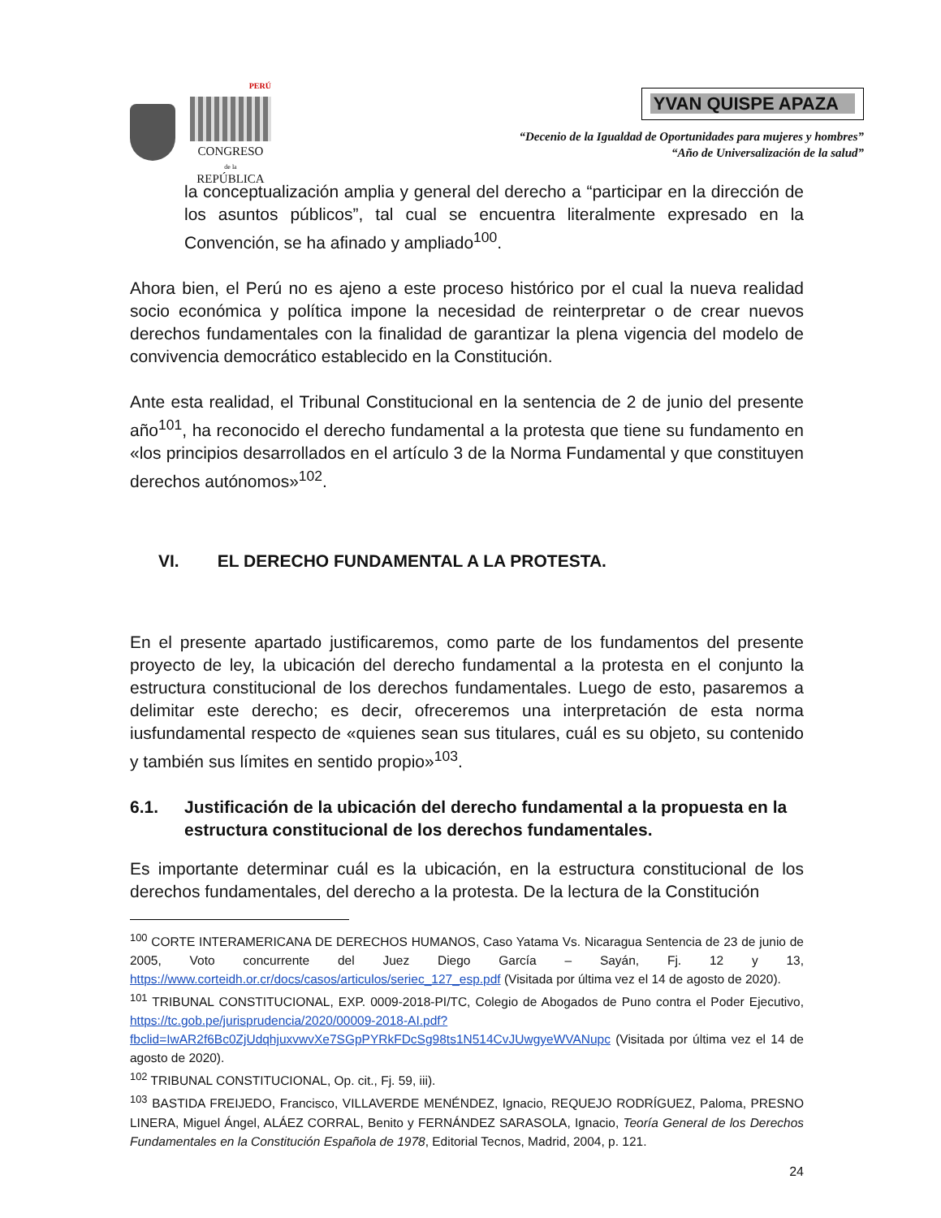PERÚ
CONGRESO
de la
REPÚBLICA
YVAN QUISPE APAZA
“Decenio de la Igualdad de Oportunidades para mujeres y hombres”
“Año de Universalización de la salud”
la conceptualización amplia y general del derecho a “participar en la dirección de los asuntos públicos”, tal cual se encuentra literalmente expresado en la Convención, se ha afinado y ampliado<sup>100</sup>.
Ahora bien, el Perú no es ajeno a este proceso histórico por el cual la nueva realidad socio económica y política impone la necesidad de reinterpretar o de crear nuevos derechos fundamentales con la finalidad de garantizar la plena vigencia del modelo de convivencia democrático establecido en la Constitución.
Ante esta realidad, el Tribunal Constitucional en la sentencia de 2 de junio del presente año<sup>101</sup>, ha reconocido el derecho fundamental a la protesta que tiene su fundamento en «los principios desarrollados en el artículo 3 de la Norma Fundamental y que constituyen derechos autónomos»<sup>102</sup>.
VI. EL DERECHO FUNDAMENTAL A LA PROTESTA.
En el presente apartado justificaremos, como parte de los fundamentos del presente proyecto de ley, la ubicación del derecho fundamental a la protesta en el conjunto la estructura constitucional de los derechos fundamentales. Luego de esto, pasaremos a delimitar este derecho; es decir, ofreceremos una interpretación de esta norma iusfundamental respecto de «quienes sean sus titulares, cuál es su objeto, su contenido y también sus límites en sentido propio»<sup>103</sup>.
6.1. Justificación de la ubicación del derecho fundamental a la propuesta en la estructura constitucional de los derechos fundamentales.
Es importante determinar cuál es la ubicación, en la estructura constitucional de los derechos fundamentales, del derecho a la protesta. De la lectura de la Constitución
<sup>100</sup> CORTE INTERAMERICANA DE DERECHOS HUMANOS, Caso Yatama Vs. Nicaragua Sentencia de 23 de junio de 2005, Voto concurrente del Juez Diego García – Sayán, Fj. 12 y 13, https://www.corteidh.or.cr/docs/casos/articulos/seriec_127_esp.pdf (Visitada por última vez el 14 de agosto de 2020).
<sup>101</sup> TRIBUNAL CONSTITUCIONAL, EXP. 0009-2018-PI/TC, Colegio de Abogados de Puno contra el Poder Ejecutivo, https://tc.gob.pe/jurisprudencia/2020/00009-2018-AI.pdf?fbclid=IwAR2f6Bc0ZjUdqhjuxvwvXe7SGpPYRkFDcSg98ts1N514CvJUwgyeWVANupc (Visitada por última vez el 14 de agosto de 2020).
<sup>102</sup> TRIBUNAL CONSTITUCIONAL, Op. cit., Fj. 59, iii).
<sup>103</sup> BASTIDA FREIJEDO, Francisco, VILLAVERDE MENÉNDEZ, Ignacio, REQUEJO RODRÍGUEZ, Paloma, PRESNO LINERA, Miguel Ángel, ALÁEZ CORRAL, Benito y FERNÁNDEZ SARASOLA, Ignacio, Teoría General de los Derechos Fundamentales en la Constitución Española de 1978, Editorial Tecnos, Madrid, 2004, p. 121.
24